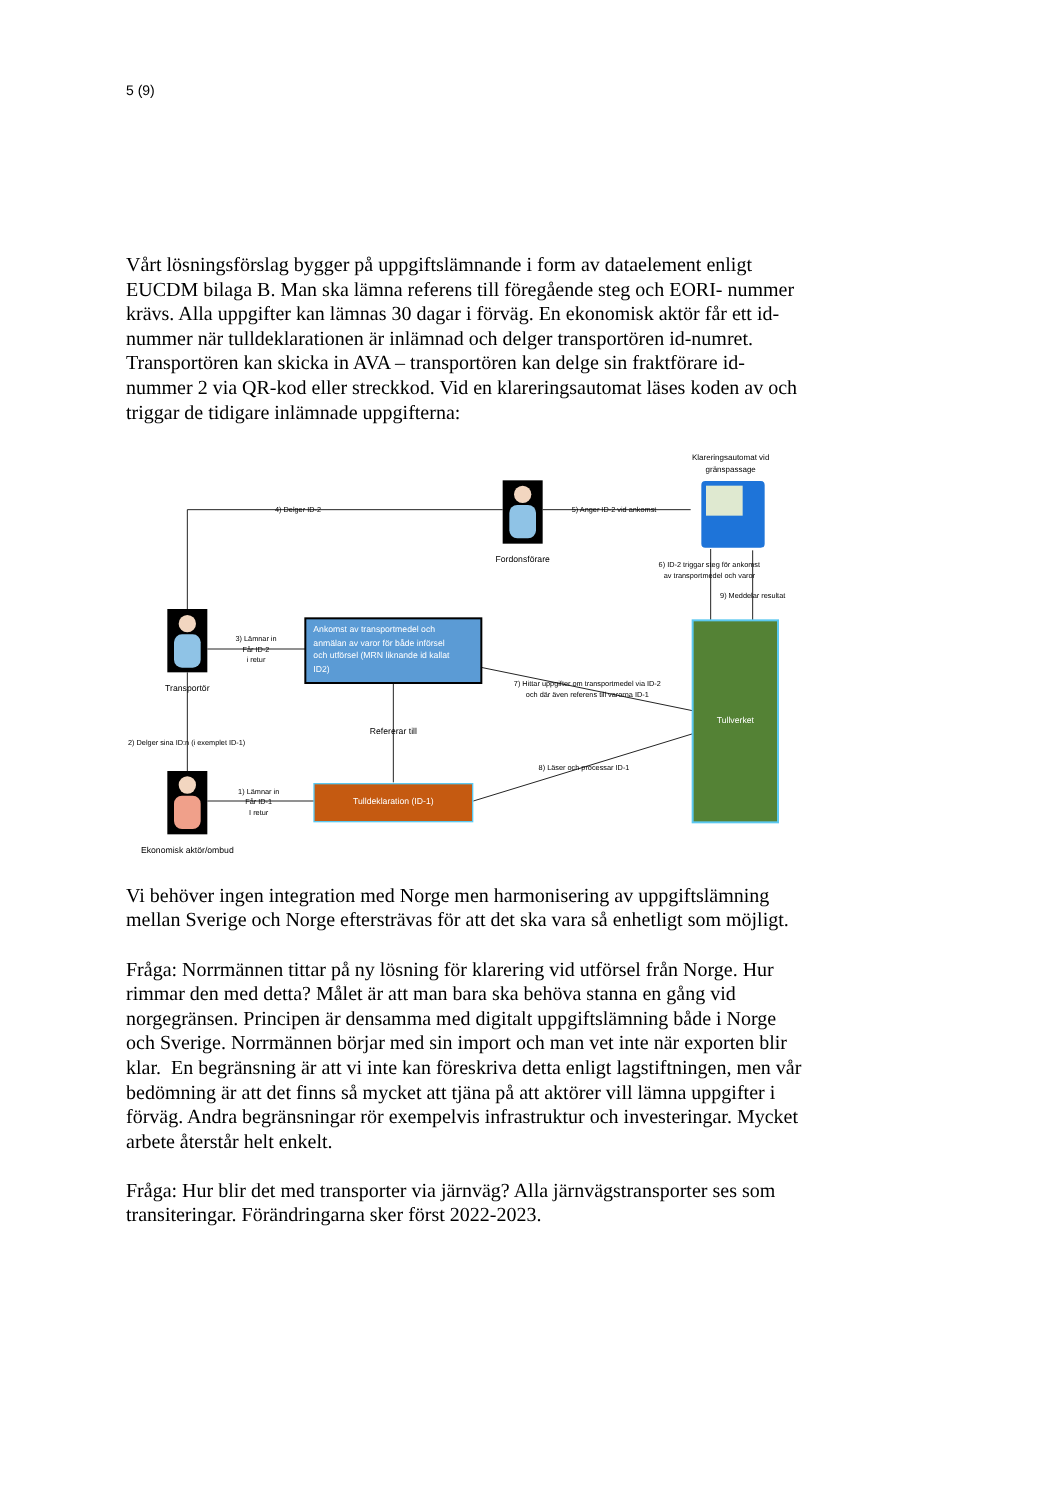5 (9)
Vårt lösningsförslag bygger på uppgiftslämnande i form av dataelement enligt EUCDM bilaga B. Man ska lämna referens till föregående steg och EORI- nummer krävs. Alla uppgifter kan lämnas 30 dagar i förväg. En ekonomisk aktör får ett id-nummer när tulldeklarationen är inlämnad och delger transportören id-numret. Transportören kan skicka in AVA – transportören kan delge sin fraktförare id-nummer 2 via QR-kod eller streckkod. Vid en klareringsautomat läses koden av och triggar de tidigare inlämnade uppgifterna:
Klareringsautomat vid
gränspassage
4) Delger ID-2
5) Anger ID-2 vid ankomst
Fordonsförare
6) ID-2 triggar steg för ankomst
av transportmedel och varor
9) Meddelar resultat
3) Lämnar in
Får ID-2
i retur
Ankomst av transportmedel och
anmälan av varor för både införsel
och utförsel (MRN liknande id kallat
ID2)
7) Hittar uppgifter om transportmedel via ID-2
och där även referens till varorna ID-1
Transportör
Tullverket
Refererar till
2) Delger sina ID:n (i exemplet ID-1)
8) Läser och processar ID-1
1) Lämnar in
Får ID-1
I retur
Tulldeklaration (ID-1)
Ekonomisk aktör/ombud
Vi behöver ingen integration med Norge men harmonisering av uppgiftslämning mellan Sverige och Norge eftersträvas för att det ska vara så enhetligt som möjligt.
Fråga: Norrmännen tittar på ny lösning för klarering vid utförsel från Norge. Hur rimmar den med detta? Målet är att man bara ska behöva stanna en gång vid norgegränsen. Principen är densamma med digitalt uppgiftslämning både i Norge och Sverige. Norrmännen börjar med sin import och man vet inte när exporten blir klar. En begränsning är att vi inte kan föreskriva detta enligt lagstiftningen, men vår bedömning är att det finns så mycket att tjäna på att aktörer vill lämna uppgifter i förväg. Andra begränsningar rör exempelvis infrastruktur och investeringar. Mycket arbete återstår helt enkelt.
Fråga: Hur blir det med transporter via järnväg? Alla järnvägstransporter ses som transiteringar. Förändringarna sker först 2022-2023.